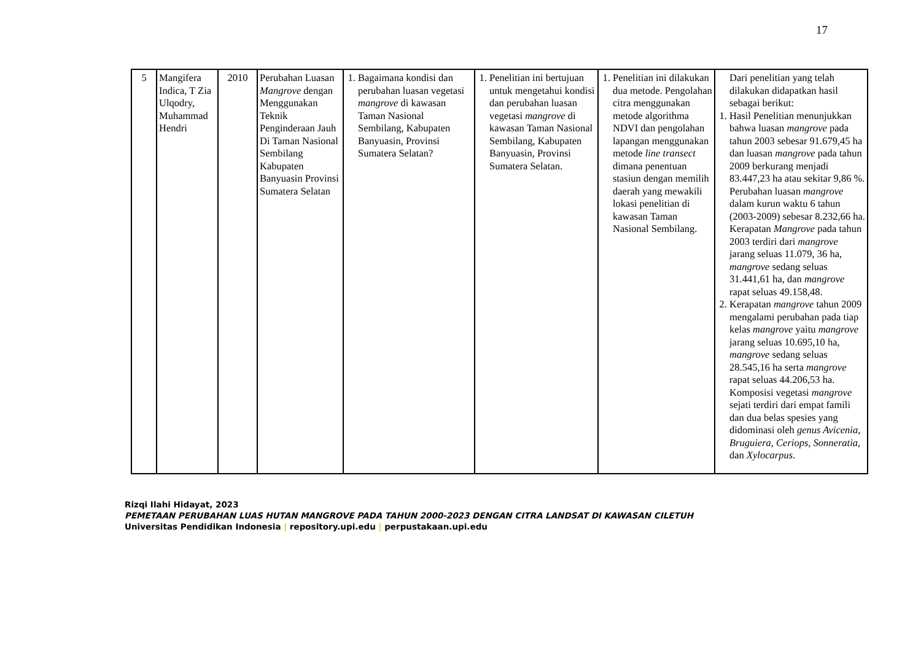17
| 5 | Mangifera Indica, T Zia Ulqodry, Muhammad Hendri | 2010 | Perubahan Luasan Mangrove dengan Menggunakan Teknik Penginderaan Jauh Di Taman Nasional Sembilang Kabupaten Banyuasin Provinsi Sumatera Selatan | 1. Bagaimana kondisi dan perubahan luasan vegetasi mangrove di kawasan Taman Nasional Sembilang, Kabupaten Banyuasin, Provinsi Sumatera Selatan? | 1. Penelitian ini bertujuan untuk mengetahui kondisi dan perubahan luasan vegetasi mangrove di kawasan Taman Nasional Sembilang, Kabupaten Banyuasin, Provinsi Sumatera Selatan. | 1. Penelitian ini dilakukan dua metode. Pengolahan citra menggunakan metode algorithma NDVI dan pengolahan lapangan menggunakan metode line transect dimana penentuan stasiun dengan memilih daerah yang mewakili lokasi penelitian di kawasan Taman Nasional Sembilang. | Dari penelitian yang telah dilakukan didapatkan hasil sebagai berikut: 1. Hasil Penelitian menunjukkan bahwa luasan mangrove pada tahun 2003 sebesar 91.679,45 ha dan luasan mangrove pada tahun 2009 berkurang menjadi 83.447,23 ha atau sekitar 9,86 %. Perubahan luasan mangrove dalam kurun waktu 6 tahun (2003-2009) sebesar 8.232,66 ha. Kerapatan Mangrove pada tahun 2003 terdiri dari mangrove jarang seluas 11.079, 36 ha, mangrove sedang seluas 31.441,61 ha, dan mangrove rapat seluas 49.158,48. 2. Kerapatan mangrove tahun 2009 mengalami perubahan pada tiap kelas mangrove yaitu mangrove jarang seluas 10.695,10 ha, mangrove sedang seluas 28.545,16 ha serta mangrove rapat seluas 44.206,53 ha. Komposisi vegetasi mangrove sejati terdiri dari empat famili dan dua belas spesies yang didominasi oleh genus Avicenia, Bruguiera, Ceriops, Sonneratia , dan Xylocarpus . |
Rizqi Ilahi Hidayat, 2023
PEMETAAN PERUBAHAN LUAS HUTAN MANGROVE PADA TAHUN 2000-2023 DENGAN CITRA LANDSAT DI KAWASAN CILETUH
Universitas Pendidikan Indonesia | repository.upi.edu | perpustakaan.upi.edu